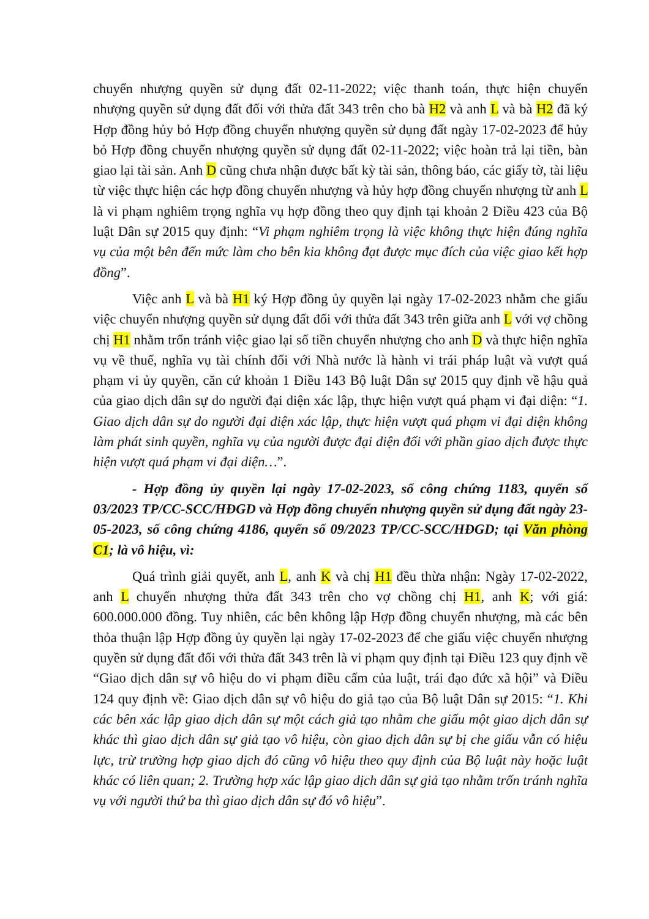chuyển nhượng quyền sử dụng đất 02-11-2022; việc thanh toán, thực hiện chuyển nhượng quyền sử dụng đất đối với thửa đất 343 trên cho bà H2 và anh L và bà H2 đã ký Hợp đồng hủy bỏ Hợp đồng chuyển nhượng quyền sử dụng đất ngày 17-02-2023 để hủy bỏ Hợp đồng chuyển nhượng quyền sử dụng đất 02-11-2022; việc hoàn trả lại tiền, bàn giao lại tài sản. Anh D cũng chưa nhận được bất kỳ tài sản, thông báo, các giấy tờ, tài liệu từ việc thực hiện các hợp đồng chuyển nhượng và hủy hợp đồng chuyển nhượng từ anh L là vi phạm nghiêm trọng nghĩa vụ hợp đồng theo quy định tại khoản 2 Điều 423 của Bộ luật Dân sự 2015 quy định: “Vi phạm nghiêm trọng là việc không thực hiện đúng nghĩa vụ của một bên đến mức làm cho bên kia không đạt được mục đích của việc giao kết hợp đồng”.
Việc anh L và bà H1 ký Hợp đồng ủy quyền lại ngày 17-02-2023 nhằm che giấu việc chuyển nhượng quyền sử dụng đất đối với thửa đất 343 trên giữa anh L với vợ chồng chị H1 nhằm trốn tránh việc giao lại số tiền chuyển nhượng cho anh D và thực hiện nghĩa vụ về thuế, nghĩa vụ tài chính đối với Nhà nước là hành vi trái pháp luật và vượt quá phạm vi ủy quyền, căn cứ khoản 1 Điều 143 Bộ luật Dân sự 2015 quy định về hậu quả của giao dịch dân sự do người đại diện xác lập, thực hiện vượt quá phạm vi đại diện: “1. Giao dịch dân sự do người đại diện xác lập, thực hiện vượt quá phạm vi đại diện không làm phát sinh quyền, nghĩa vụ của người được đại diện đối với phần giao dịch được thực hiện vượt quá phạm vi đại diện…”.
- Hợp đồng ủy quyền lại ngày 17-02-2023, số công chứng 1183, quyển số 03/2023 TP/CC-SCC/HĐGD và Hợp đồng chuyển nhượng quyền sử dụng đất ngày 23-05-2023, số công chứng 4186, quyển số 09/2023 TP/CC-SCC/HĐGD; tại Văn phòng C1; là vô hiệu, vì:
Quá trình giải quyết, anh L, anh K và chị H1 đều thừa nhận: Ngày 17-02-2022, anh L chuyển nhượng thửa đất 343 trên cho vợ chồng chị H1, anh K; với giá: 600.000.000 đồng. Tuy nhiên, các bên không lập Hợp đồng chuyển nhượng, mà các bên thỏa thuận lập Hợp đồng ủy quyền lại ngày 17-02-2023 để che giấu việc chuyển nhượng quyền sử dụng đất đối với thửa đất 343 trên là vi phạm quy định tại Điều 123 quy định về “Giao dịch dân sự vô hiệu do vi phạm điều cấm của luật, trái đạo đức xã hội” và Điều 124 quy định về: Giao dịch dân sự vô hiệu do giả tạo của Bộ luật Dân sự 2015: “1. Khi các bên xác lập giao dịch dân sự một cách giả tạo nhằm che giấu một giao dịch dân sự khác thì giao dịch dân sự giả tạo vô hiệu, còn giao dịch dân sự bị che giấu vẫn có hiệu lực, trừ trường hợp giao dịch đó cũng vô hiệu theo quy định của Bộ luật này hoặc luật khác có liên quan; 2. Trường hợp xác lập giao dịch dân sự giả tạo nhằm trốn tránh nghĩa vụ với người thứ ba thì giao dịch dân sự đó vô hiệu”.